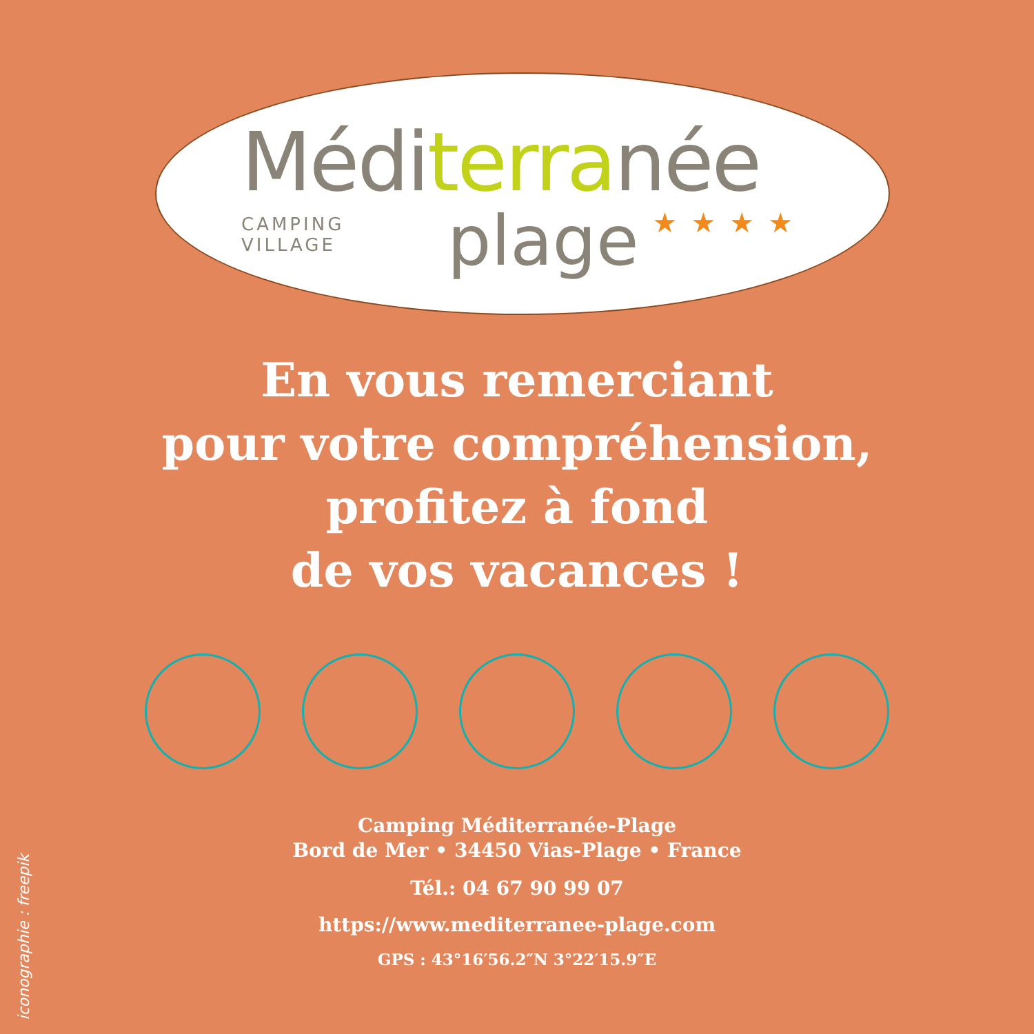Méditerranée
CAMPING VILLAGE
plage
★★★★
En vous remerciant
pour votre compréhension,
profitez à fond
de vos vacances !
Camping Méditerranée-Plage
Bord de Mer • 34450 Vias-Plage • France
Tél.: 04 67 90 99 07
https://www.mediterranee-plage.com
GPS : 43°16′56.2″N 3°22′15.9″E
iconographie : freepik